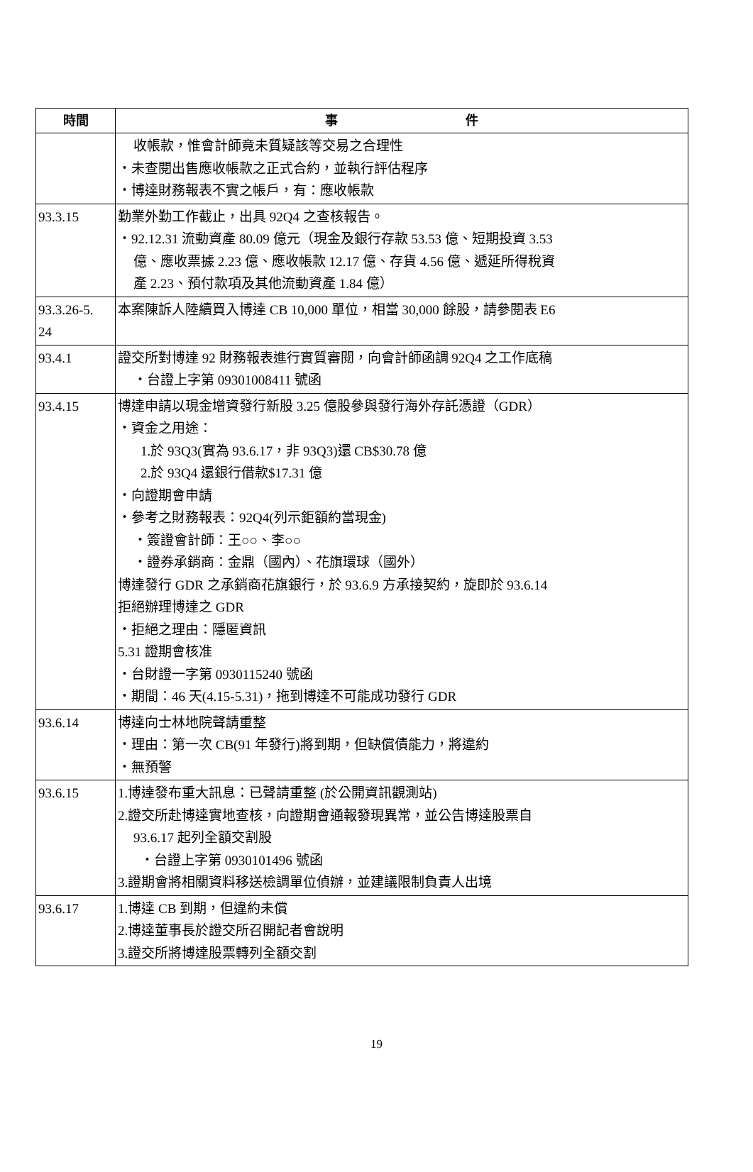| 時間 | 事 件 |
| --- | --- |
| | 收帳款，惟會計師竟未質疑該等交易之合理性 ‧未查閱出售應收帳款之正式合約，並執行評估程序 ‧博達財務報表不實之帳戶，有：應收帳款 |
| 93.3.15 | 勤業外勤工作截止，出具 92Q4 之查核報告。 ‧92.12.31 流動資產 80.09 億元（現金及銀行存款 53.53 億、短期投資 3.53 億、應收票據 2.23 億、應收帳款 12.17 億、存貨 4.56 億、遞延所得稅資 產 2.23、預付款項及其他流動資產 1.84 億） |
| 93.3.26-5. 24 | 本案陳訴人陸續買入博達 CB 10,000 單位，相當 30,000 餘股，請參閱表 E6 |
| 93.4.1 | 證交所對博達 92 財務報表進行實質審閱，向會計師函調 92Q4 之工作底稿 ‧台證上字第 09301008411 號函 |
| 93.4.15 | 博達申請以現金增資發行新股 3.25 億股參與發行海外存託憑證（GDR） ‧資金之用途： 1.於 93Q3(實為 93.6.17，非 93Q3)還 CB$30.78 億 2.於 93Q4 還銀行借款$17.31 億 ‧向證期會申請 ‧參考之財務報表：92Q4(列示鉅額約當現金) ‧簽證會計師：王○○、李○○ ‧證券承銷商：金鼎（國內）、花旗環球（國外） 博達發行 GDR 之承銷商花旗銀行，於 93.6.9 方承接契約，旋即於 93.6.14 拒絕辦理博達之 GDR ‧拒絕之理由：隱匿資訊 5.31 證期會核准 ‧台財證一字第 0930115240 號函 ‧期間：46 天(4.15-5.31)，拖到博達不可能成功發行 GDR |
| 93.6.14 | 博達向士林地院聲請重整 ‧理由：第一次 CB(91 年發行)將到期，但缺償債能力，將違約 ‧無預警 |
| 93.6.15 | 1.博達發布重大訊息：已聲請重整 (於公開資訊觀測站) 2.證交所赴博達實地查核，向證期會通報發現異常，並公告博達股票自 93.6.17 起列全額交割股 ‧台證上字第 0930101496 號函 3.證期會將相關資料移送檢調單位偵辦，並建議限制負責人出境 |
| 93.6.17 | 1.博達 CB 到期，但違約未償 2.博達董事長於證交所召開記者會說明 3.證交所將博達股票轉列全額交割 |
19